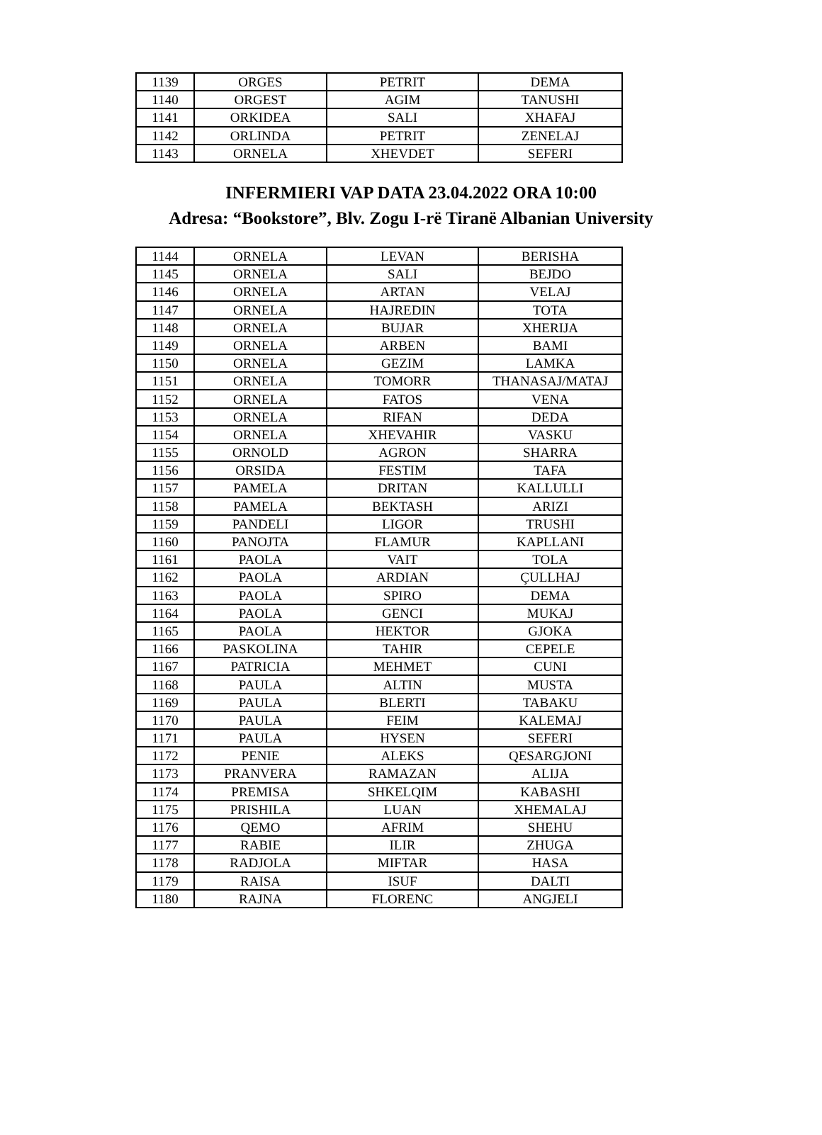| 1139 | ORGES | PETRIT | DEMA |
| 1140 | ORGEST | AGIM | TANUSHI |
| 1141 | ORKIDEA | SALI | XHAFAJ |
| 1142 | ORLINDA | PETRIT | ZENELAJ |
| 1143 | ORNELA | XHEVDET | SEFERI |
INFERMIERI VAP DATA 23.04.2022 ORA 10:00
Adresa: “Bookstore”, Blv. Zogu I-rë Tiranë Albanian University
| 1144 | ORNELA | LEVAN | BERISHA |
| 1145 | ORNELA | SALI | BEJDO |
| 1146 | ORNELA | ARTAN | VELAJ |
| 1147 | ORNELA | HAJREDIN | TOTA |
| 1148 | ORNELA | BUJAR | XHERIJA |
| 1149 | ORNELA | ARBEN | BAMI |
| 1150 | ORNELA | GEZIM | LAMKA |
| 1151 | ORNELA | TOMORR | THANASAJ/MATAJ |
| 1152 | ORNELA | FATOS | VENA |
| 1153 | ORNELA | RIFAN | DEDA |
| 1154 | ORNELA | XHEVAHIR | VASKU |
| 1155 | ORNOLD | AGRON | SHARRA |
| 1156 | ORSIDA | FESTIM | TAFA |
| 1157 | PAMELA | DRITAN | KALLULLI |
| 1158 | PAMELA | BEKTASH | ARIZI |
| 1159 | PANDELI | LIGOR | TRUSHI |
| 1160 | PANOJTA | FLAMUR | KAPLLANI |
| 1161 | PAOLA | VAIT | TOLA |
| 1162 | PAOLA | ARDIAN | ÇULLHAJ |
| 1163 | PAOLA | SPIRO | DEMA |
| 1164 | PAOLA | GENCI | MUKAJ |
| 1165 | PAOLA | HEKTOR | GJOKA |
| 1166 | PASKOLINA | TAHIR | CEPELE |
| 1167 | PATRICIA | MEHMET | CUNI |
| 1168 | PAULA | ALTIN | MUSTA |
| 1169 | PAULA | BLERTI | TABAKU |
| 1170 | PAULA | FEIM | KALEMAJ |
| 1171 | PAULA | HYSEN | SEFERI |
| 1172 | PENIE | ALEKS | QESARGJONI |
| 1173 | PRANVERA | RAMAZAN | ALIJA |
| 1174 | PREMISA | SHKELQIM | KABASHI |
| 1175 | PRISHILA | LUAN | XHEMALAJ |
| 1176 | QEMO | AFRIM | SHEHU |
| 1177 | RABIE | ILIR | ZHUGA |
| 1178 | RADJOLA | MIFTAR | HASA |
| 1179 | RAISA | ISUF | DALTI |
| 1180 | RAJNA | FLORENC | ANGJELI |